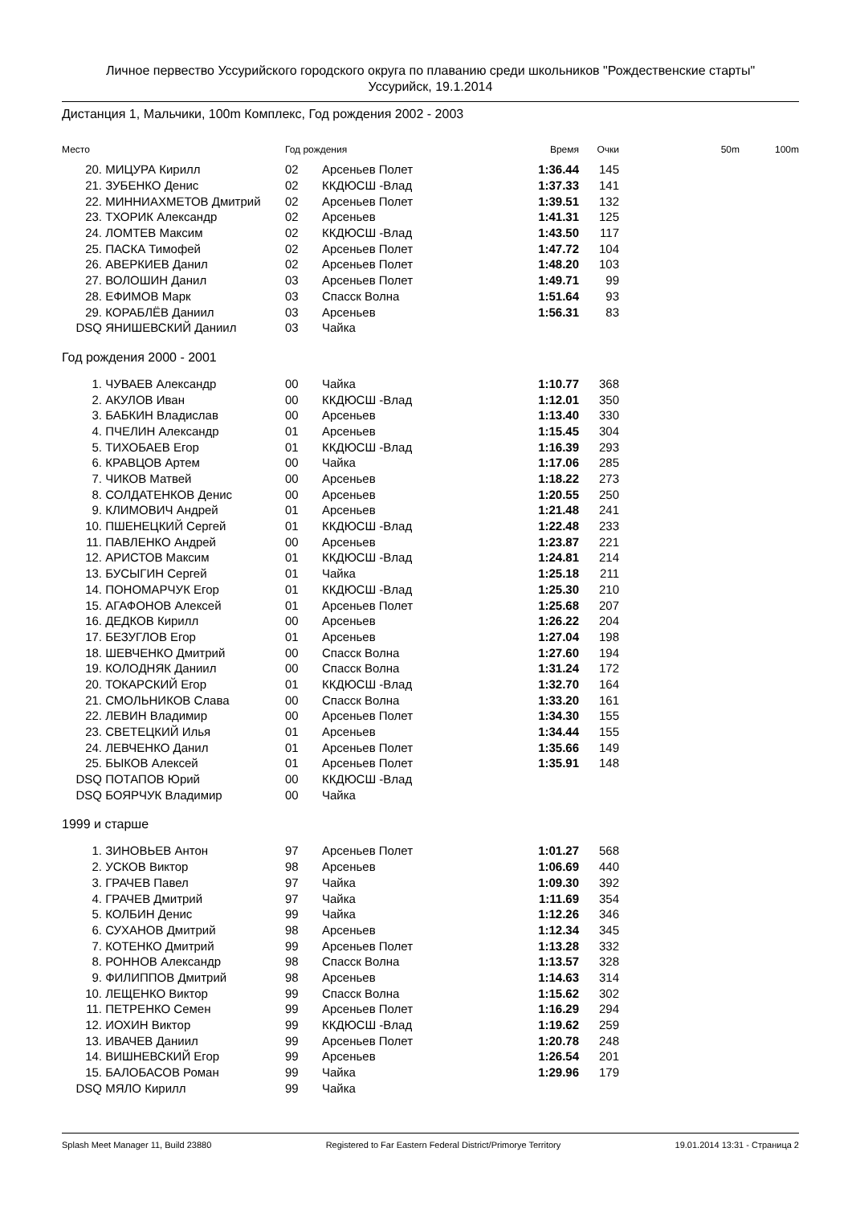Личное первество Уссурийского городского округа по плаванию среди школьников "Рождественские старты"
Уссурийск, 19.1.2014
Дистанция 1, Мальчики, 100m Комплекс, Год рождения 2002 - 2003
| Место | | Год рождения | | Время | Очки | 50m | 100m |
| --- | --- | --- | --- | --- | --- | --- | --- |
| 20. | МИЦУРА Кирилл | 02 | Арсеньев Полет | 1:36.44 | 145 | | |
| 21. | ЗУБЕНКО Денис | 02 | ККДЮСШ -Влад | 1:37.33 | 141 | | |
| 22. | МИННИАХМЕТОВ Дмитрий | 02 | Арсеньев Полет | 1:39.51 | 132 | | |
| 23. | ТХОРИК Александр | 02 | Арсеньев | 1:41.31 | 125 | | |
| 24. | ЛОМТЕВ Максим | 02 | ККДЮСШ -Влад | 1:43.50 | 117 | | |
| 25. | ПАСКА Тимофей | 02 | Арсеньев Полет | 1:47.72 | 104 | | |
| 26. | АВЕРКИЕВ Данил | 02 | Арсеньев Полет | 1:48.20 | 103 | | |
| 27. | ВОЛОШИН Данил | 03 | Арсеньев Полет | 1:49.71 | 99 | | |
| 28. | ЕФИМОВ Марк | 03 | Спасск Волна | 1:51.64 | 93 | | |
| 29. | КОРАБЛЁВ Даниил | 03 | Арсеньев | 1:56.31 | 83 | | |
| DSQ | ЯНИШЕВСКИЙ Даниил | 03 | Чайка | | | | |
Год рождения 2000 - 2001
| 1. | ЧУВАЕВ Александр | 00 | Чайка | 1:10.77 | 368 | |
| 2. | АКУЛОВ Иван | 00 | ККДЮСШ -Влад | 1:12.01 | 350 | |
| 3. | БАБКИН Владислав | 00 | Арсеньев | 1:13.40 | 330 | |
| 4. | ПЧЕЛИН Александр | 01 | Арсеньев | 1:15.45 | 304 | |
| 5. | ТИХОБАЕВ Егор | 01 | ККДЮСШ -Влад | 1:16.39 | 293 | |
| 6. | КРАВЦОВ Артем | 00 | Чайка | 1:17.06 | 285 | |
| 7. | ЧИКОВ Матвей | 00 | Арсеньев | 1:18.22 | 273 | |
| 8. | СОЛДАТЕНКОВ Денис | 00 | Арсеньев | 1:20.55 | 250 | |
| 9. | КЛИМОВИЧ Андрей | 01 | Арсеньев | 1:21.48 | 241 | |
| 10. | ПШЕНЕЦКИЙ Сергей | 01 | ККДЮСШ -Влад | 1:22.48 | 233 | |
| 11. | ПАВЛЕНКО Андрей | 00 | Арсеньев | 1:23.87 | 221 | |
| 12. | АРИСТОВ Максим | 01 | ККДЮСШ -Влад | 1:24.81 | 214 | |
| 13. | БУСЫГИН Сергей | 01 | Чайка | 1:25.18 | 211 | |
| 14. | ПОНОМАРЧУК Егор | 01 | ККДЮСШ -Влад | 1:25.30 | 210 | |
| 15. | АГАФОНОВ Алексей | 01 | Арсеньев Полет | 1:25.68 | 207 | |
| 16. | ДЕДКОВ Кирилл | 00 | Арсеньев | 1:26.22 | 204 | |
| 17. | БЕЗУГЛОВ Егор | 01 | Арсеньев | 1:27.04 | 198 | |
| 18. | ШЕВЧЕНКО Дмитрий | 00 | Спасск Волна | 1:27.60 | 194 | |
| 19. | КОЛОДНЯК Даниил | 00 | Спасск Волна | 1:31.24 | 172 | |
| 20. | ТОКАРСКИЙ Егор | 01 | ККДЮСШ -Влад | 1:32.70 | 164 | |
| 21. | СМОЛЬНИКОВ Слава | 00 | Спасск Волна | 1:33.20 | 161 | |
| 22. | ЛЕВИН Владимир | 00 | Арсеньев Полет | 1:34.30 | 155 | |
| 23. | СВЕТЕЦКИЙ Илья | 01 | Арсеньев | 1:34.44 | 155 | |
| 24. | ЛЕВЧЕНКО Данил | 01 | Арсеньев Полет | 1:35.66 | 149 | |
| 25. | БЫКОВ Алексей | 01 | Арсеньев Полет | 1:35.91 | 148 | |
| DSQ | ПОТАПОВ Юрий | 00 | ККДЮСШ -Влад | | | |
| DSQ | БОЯРЧУК Владимир | 00 | Чайка | | | |
1999 и старше
| 1. | ЗИНОВЬЕВ Антон | 97 | Арсеньев Полет | 1:01.27 | 568 | |
| 2. | УСКОВ Виктор | 98 | Арсеньев | 1:06.69 | 440 | |
| 3. | ГРАЧЕВ Павел | 97 | Чайка | 1:09.30 | 392 | |
| 4. | ГРАЧЕВ Дмитрий | 97 | Чайка | 1:11.69 | 354 | |
| 5. | КОЛБИН Денис | 99 | Чайка | 1:12.26 | 346 | |
| 6. | СУХАНОВ Дмитрий | 98 | Арсеньев | 1:12.34 | 345 | |
| 7. | КОТЕНКО Дмитрий | 99 | Арсеньев Полет | 1:13.28 | 332 | |
| 8. | РОННОВ Александр | 98 | Спасск Волна | 1:13.57 | 328 | |
| 9. | ФИЛИППОВ Дмитрий | 98 | Арсеньев | 1:14.63 | 314 | |
| 10. | ЛЕЩЕНКО Виктор | 99 | Спасск Волна | 1:15.62 | 302 | |
| 11. | ПЕТРЕНКО Семен | 99 | Арсеньев Полет | 1:16.29 | 294 | |
| 12. | ИОХИН Виктор | 99 | ККДЮСШ -Влад | 1:19.62 | 259 | |
| 13. | ИВАЧЕВ Даниил | 99 | Арсеньев Полет | 1:20.78 | 248 | |
| 14. | ВИШНЕВСКИЙ Егор | 99 | Арсеньев | 1:26.54 | 201 | |
| 15. | БАЛОБАСОВ Роман | 99 | Чайка | 1:29.96 | 179 | |
| DSQ | МЯЛО Кирилл | 99 | Чайка | | | |
Splash Meet Manager 11, Build 23880 Registered to Far Eastern Federal District/Primorye Territory 19.01.2014 13:31 - Страница 2